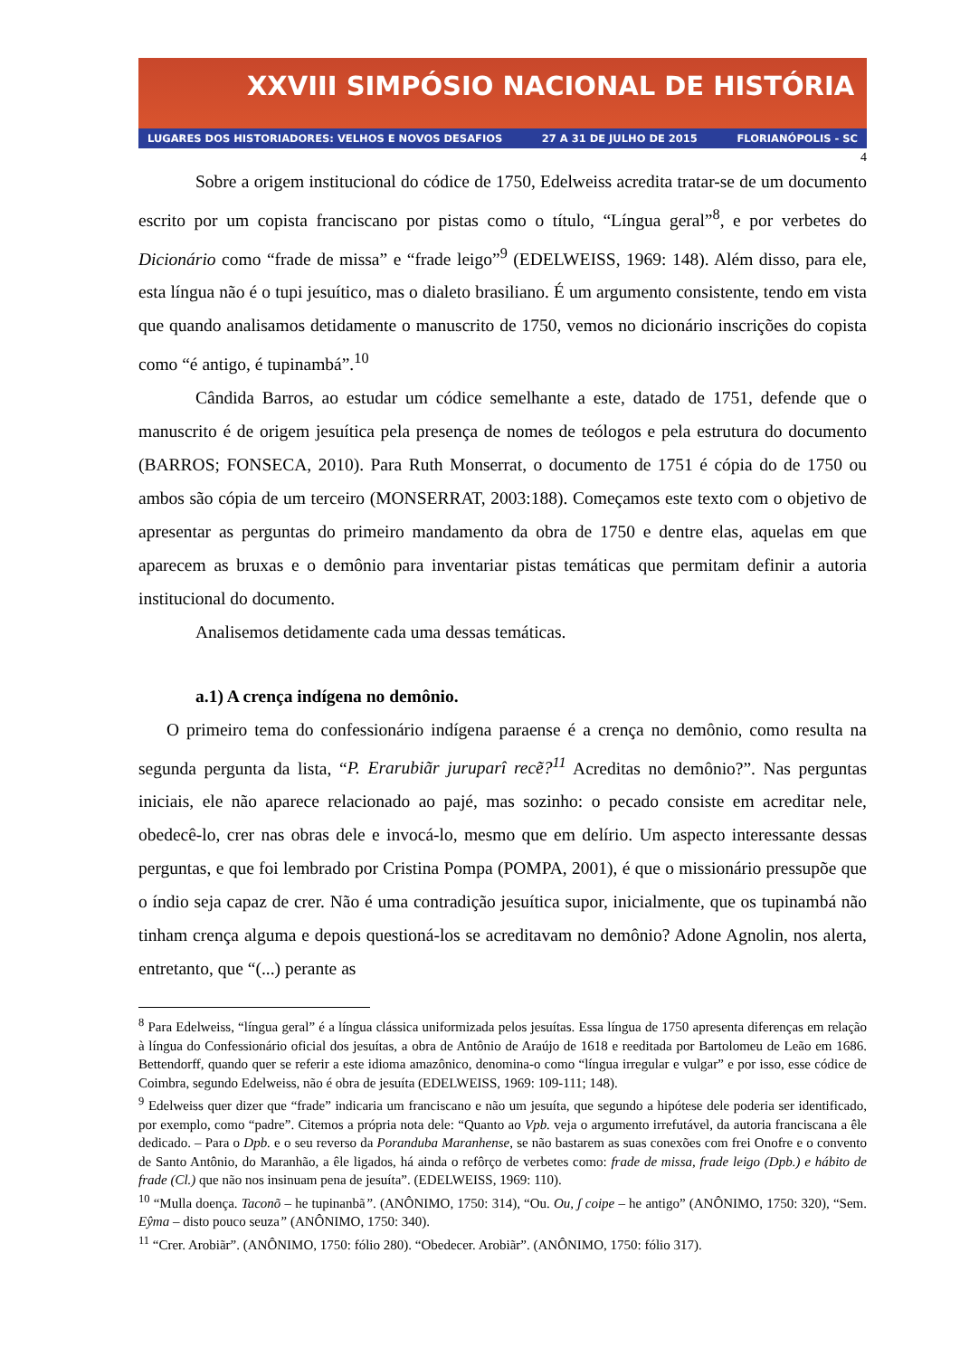XXVIII SIMPÓSIO NACIONAL DE HISTÓRIA
LUGARES DOS HISTORIADORES: VELHOS E NOVOS DESAFIOS 27 A 31 DE JULHO DE 2015 FLORIANÓPOLIS - SC
4
Sobre a origem institucional do códice de 1750, Edelweiss acredita tratar-se de um documento escrito por um copista franciscano por pistas como o título, “Língua geral”<sup>8</sup>, e por verbetes do Dicionário como “frade de missa” e “frade leigo”<sup>9</sup> (EDELWEISS, 1969: 148). Além disso, para ele, esta língua não é o tupi jesuítico, mas o dialeto brasiliano. É um argumento consistente, tendo em vista que quando analisamos detidamente o manuscrito de 1750, vemos no dicionário inscrições do copista como “é antigo, é tupinambá”.<sup>10</sup>
Cândida Barros, ao estudar um códice semelhante a este, datado de 1751, defende que o manuscrito é de origem jesuítica pela presença de nomes de teólogos e pela estrutura do documento (BARROS; FONSECA, 2010). Para Ruth Monserrat, o documento de 1751 é cópia do de 1750 ou ambos são cópia de um terceiro (MONSERRAT, 2003:188). Começamos este texto com o objetivo de apresentar as perguntas do primeiro mandamento da obra de 1750 e dentre elas, aquelas em que aparecem as bruxas e o demônio para inventariar pistas temáticas que permitam definir a autoria institucional do documento.
Analisemos detidamente cada uma dessas temáticas.
a.1) A crença indígena no demônio.
O primeiro tema do confessionário indígena paraense é a crença no demônio, como resulta na segunda pergunta da lista, “P. Erarubiãr juruparî recẽ?<sup>11</sup> Acreditas no demônio?”. Nas perguntas iniciais, ele não aparece relacionado ao pajé, mas sozinho: o pecado consiste em acreditar nele, obedecê-lo, crer nas obras dele e invocá-lo, mesmo que em delírio. Um aspecto interessante dessas perguntas, e que foi lembrado por Cristina Pompa (POMPA, 2001), é que o missionário pressupõe que o índio seja capaz de crer. Não é uma contradição jesuítica supor, inicialmente, que os tupinambá não tinham crença alguma e depois questioná-los se acreditavam no demônio? Adone Agnolin, nos alerta, entretanto, que “(...) perante as
<sup>8</sup> Para Edelweiss, “língua geral” é a língua clássica uniformizada pelos jesuítas. Essa língua de 1750 apresenta diferenças em relação à língua do Confessionário oficial dos jesuítas, a obra de Antônio de Araújo de 1618 e reeditada por Bartolomeu de Leão em 1686. Bettendorff, quando quer se referir a este idioma amazônico, denomina-o como “língua irregular e vulgar” e por isso, esse códice de Coimbra, segundo Edelweiss, não é obra de jesuíta (EDELWEISS, 1969: 109-111; 148).
<sup>9</sup> Edelweiss quer dizer que “frade” indicaria um franciscano e não um jesuíta, que segundo a hipótese dele poderia ser identificado, por exemplo, como “padre”. Citemos a própria nota dele: “Quanto ao Vpb. veja o argumento irrefutável, da autoria franciscana a êle dedicado. – Para o Dpb. e o seu reverso da Poranduba Maranhense, se não bastarem as suas conexões com frei Onofre e o convento de Santo Antônio, do Maranhão, a êle ligados, há ainda o refôrço de verbetes como: frade de missa, frade leigo (Dpb.) e hábito de frade (Cl.) que não nos insinuam pena de jesuíta”. (EDELWEISS, 1969: 110).
<sup>10</sup> “Mulla doença. Taconõ – he tupinanbã”. (ANÔNIMO, 1750: 314), “Ou. Ou, ʃ coipe – he antigo” (ANÔNIMO, 1750: 320), “Sem. Eŷma – disto pouco seuza” (ANÔNIMO, 1750: 340).
<sup>11</sup> “Crer. Arobiãr”. (ANÔNIMO, 1750: fólio 280). “Obedecer. Arobiãr”. (ANÔNIMO, 1750: fólio 317).